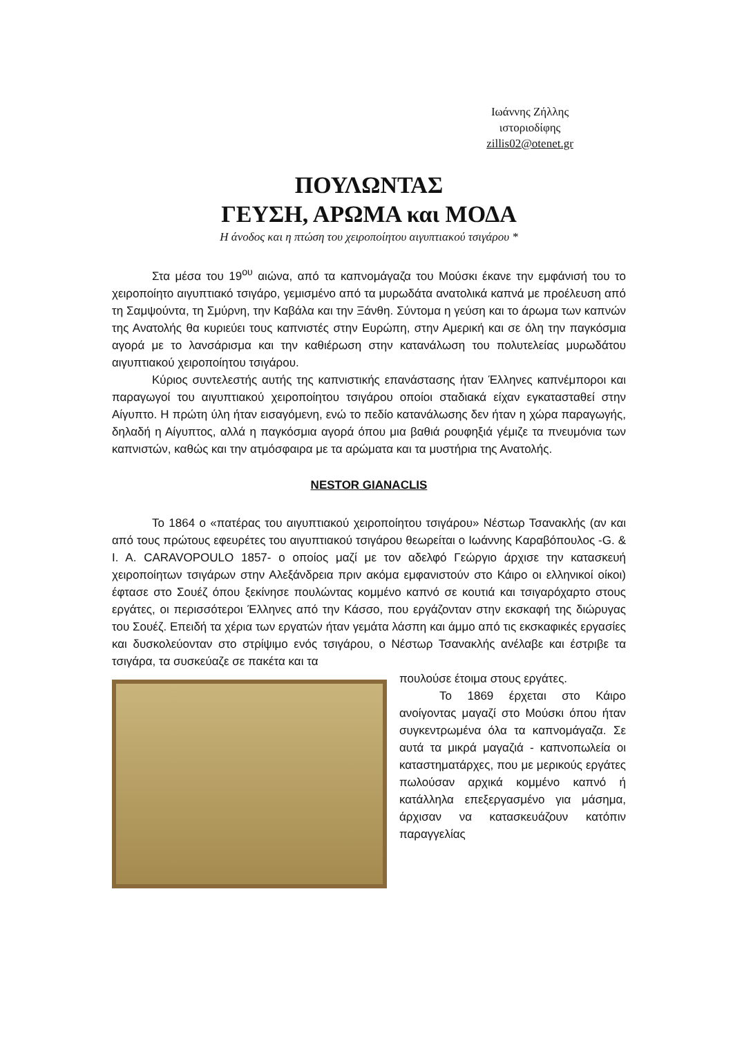Ιωάννης Ζήλλης
ιστοριοδίφης
zillis02@otenet.gr
ΠΟΥΛΩΝΤΑΣ
ΓΕΥΣΗ, ΑΡΩΜΑ και ΜΟΔΑ
Η άνοδος και η πτώση του χειροποίητου αιγυπτιακού τσιγάρου *
Στα μέσα του 19<sup>ου</sup> αιώνα, από τα καπνομάγαζα του Μούσκι έκανε την εμφάνισή του το χειροποίητο αιγυπτιακό τσιγάρο, γεμισμένο από τα μυρωδάτα ανατολικά καπνά με προέλευση από τη Σαμψούντα, τη Σμύρνη, την Καβάλα και την Ξάνθη. Σύντομα η γεύση και το άρωμα των καπνών της Ανατολής θα κυριεύει τους καπνιστές στην Ευρώπη, στην Αμερική και σε όλη την παγκόσμια αγορά με το λανσάρισμα και την καθιέρωση στην κατανάλωση του πολυτελείας μυρωδάτου αιγυπτιακού χειροποίητου τσιγάρου.
Κύριος συντελεστής αυτής της καπνιστικής επανάστασης ήταν Έλληνες καπνέμποροι και παραγωγοί του αιγυπτιακού χειροποίητου τσιγάρου οποίοι σταδιακά είχαν εγκατασταθεί στην Αίγυπτο. Η πρώτη ύλη ήταν εισαγόμενη, ενώ το πεδίο κατανάλωσης δεν ήταν η χώρα παραγωγής, δηλαδή η Αίγυπτος, αλλά η παγκόσμια αγορά όπου μια βαθιά ρουφηξιά γέμιζε τα πνευμόνια των καπνιστών, καθώς και την ατμόσφαιρα με τα αρώματα και τα μυστήρια της Ανατολής.
NESTOR GIANACLIS
Το 1864 ο «πατέρας του αιγυπτιακού χειροποίητου τσιγάρου» Νέστωρ Τσανακλής (αν και από τους πρώτους εφευρέτες του αιγυπτιακού τσιγάρου θεωρείται ο Ιωάννης Καραβόπουλος -G. & I. A. CARAVOPOULO 1857- ο οποίος μαζί με τον αδελφό Γεώργιο άρχισε την κατασκευή χειροποίητων τσιγάρων στην Αλεξάνδρεια πριν ακόμα εμφανιστούν στο Κάιρο οι ελληνικοί οίκοι) έφτασε στο Σουέζ όπου ξεκίνησε πουλώντας κομμένο καπνό σε κουτιά και τσιγαρόχαρτο στους εργάτες, οι περισσότεροι Έλληνες από την Κάσσο, που εργάζονταν στην εκσκαφή της διώρυγας του Σουέζ. Επειδή τα χέρια των εργατών ήταν γεμάτα λάσπη και άμμο από τις εκσκαφικές εργασίες και δυσκολεύονταν στο στρίψιμο ενός τσιγάρου, ο Νέστωρ Τσανακλής ανέλαβε και έστριβε τα τσιγάρα, τα συσκεύαζε σε πακέτα και τα
πουλούσε έτοιμα στους εργάτες.
Το 1869 έρχεται στο Κάιρο ανοίγοντας μαγαζί στο Μούσκι όπου ήταν συγκεντρωμένα όλα τα καπνομάγαζα. Σε αυτά τα μικρά μαγαζιά - καπνοπωλεία οι καταστηματάρχες, που με μερικούς εργάτες πωλούσαν αρχικά κομμένο καπνό ή κατάλληλα επεξεργασμένο για μάσημα, άρχισαν να κατασκευάζουν κατόπιν παραγγελίας